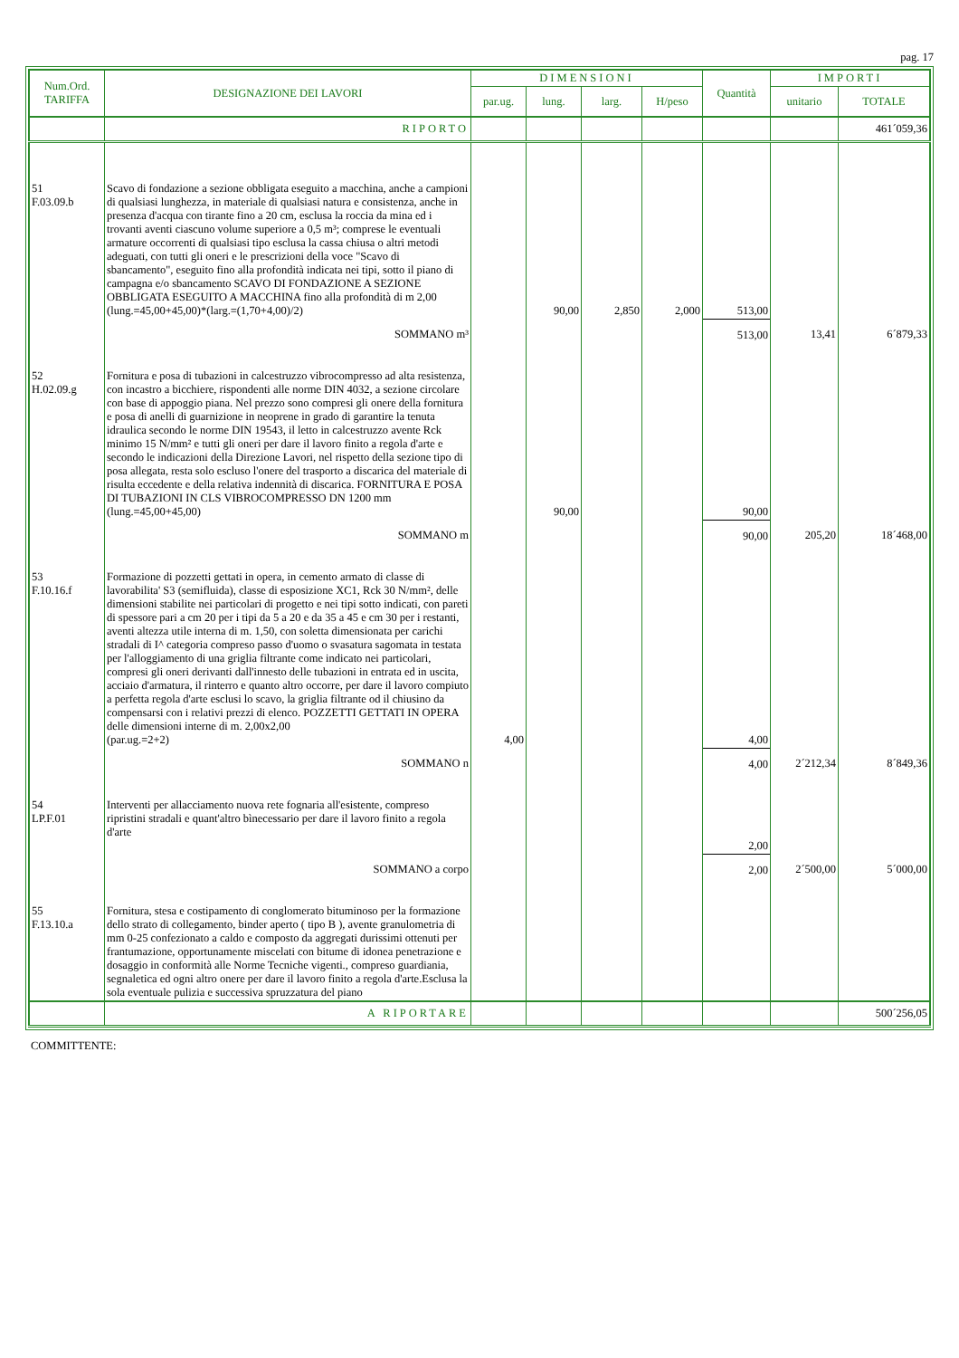pag. 17
| Num.Ord. TARIFFA | DESIGNAZIONE DEI LAVORI | DIMENSIONI | | | | Quantità | IMPORTI | |
| --- | --- | --- | --- | --- | --- | --- | --- | --- |
| | | par.ug. | lung. | larg. | H/peso | | unitario | TOTALE |
| | RIPORTO | | | | | | | 461´059,36 |
| 51 F.03.09.b | Scavo di fondazione a sezione obbligata eseguito a macchina, anche a campioni di qualsiasi lunghezza, in materiale di qualsiasi natura e consistenza, anche in presenza d'acqua con tirante fino a 20 cm, esclusa la roccia da mina ed i trovanti aventi ciascuno volume superiore a 0,5 m³; comprese le eventuali armature occorrenti di qualsiasi tipo esclusa la cassa chiusa o altri metodi adeguati, con tutti gli oneri e le prescrizioni della voce "Scavo di sbancamento", eseguito fino alla profondità indicata nei tipi, sotto il piano di campagna e/o sbancamento SCAVO DI FONDAZIONE A SEZIONE OBBLIGATA ESEGUITO A MACCHINA fino alla profondità di m 2,00 (lung.=45,00+45,00)*(larg.=(1,70+4,00)/2) | | 90,00 | 2,850 | 2,000 | 513,00 | | |
| | SOMMANO m³ | | | | | 513,00 | 13,41 | 6´879,33 |
| 52 H.02.09.g | Fornitura e posa di tubazioni in calcestruzzo vibrocompresso ad alta resistenza, con incastro a bicchiere, rispondenti alle norme DIN 4032, a sezione circolare con base di appoggio piana. Nel prezzo sono compresi gli onere della fornitura e posa di anelli di guarnizione in neoprene in grado di garantire la tenuta idraulica secondo le norme DIN 19543, il letto in calcestruzzo avente Rck minimo 15 N/mm² e tutti gli oneri per dare il lavoro finito a regola d'arte e secondo le indicazioni della Direzione Lavori, nel rispetto della sezione tipo di posa allegata, resta solo escluso l'onere del trasporto a discarica del materiale di risulta eccedente e della relativa indennità di discarica. FORNITURA E POSA DI TUBAZIONI IN CLS VIBROCOMPRESSO DN 1200 mm (lung.=45,00+45,00) | | 90,00 | | | 90,00 | | |
| | SOMMANO m | | | | | 90,00 | 205,20 | 18´468,00 |
| 53 F.10.16.f | Formazione di pozzetti gettati in opera, in cemento armato di classe di lavorabilita' S3 (semifluida), classe di esposizione XC1, Rck 30 N/mm², delle dimensioni stabilite nei particolari di progetto e nei tipi sotto indicati, con pareti di spessore pari a cm 20 per i tipi da 5 a 20 e da 35 a 45 e cm 30 per i restanti, aventi altezza utile interna di m. 1,50, con soletta dimensionata per carichi stradali di I^ categoria compreso passo d'uomo o svasatura sagomata in testata per l'alloggiamento di una griglia filtrante come indicato nei particolari, compresi gli oneri derivanti dall'innesto delle tubazioni in entrata ed in uscita, acciaio d'armatura, il rinterro e quanto altro occorre, per dare il lavoro compiuto a perfetta regola d'arte esclusi lo scavo, la griglia filtrante od il chiusino da compensarsi con i relativi prezzi di elenco. POZZETTI GETTATI IN OPERA delle dimensioni interne di m. 2,00x2,00 (par.ug.=2+2) | 4,00 | | | | 4,00 | | |
| | SOMMANO n | | | | | 4,00 | 2´212,34 | 8´849,36 |
| 54 LP.F.01 | Interventi per allacciamento nuova rete fognaria all'esistente, compreso ripristini stradali e quant'altro bìnecessario per dare il lavoro finito a regola d'arte | | | | | 2,00 | | |
| | SOMMANO a corpo | | | | | 2,00 | 2´500,00 | 5´000,00 |
| 55 F.13.10.a | Fornitura, stesa e costipamento di conglomerato bituminoso per la formazione dello strato di collegamento, binder aperto ( tipo B ), avente granulometria di mm 0-25 confezionato a caldo e composto da aggregati durissimi ottenuti per frantumazione, opportunamente miscelati con bitume di idonea penetrazione e dosaggio in conformità alle Norme Tecniche vigenti., compreso guardiania, segnaletica ed ogni altro onere per dare il lavoro finito a regola d'arte.Esclusa la sola eventuale pulizia e successiva spruzzatura del piano | | | | | | | |
| | A RIPORTARE | | | | | | | 500´256,05 |
COMMITTENTE: